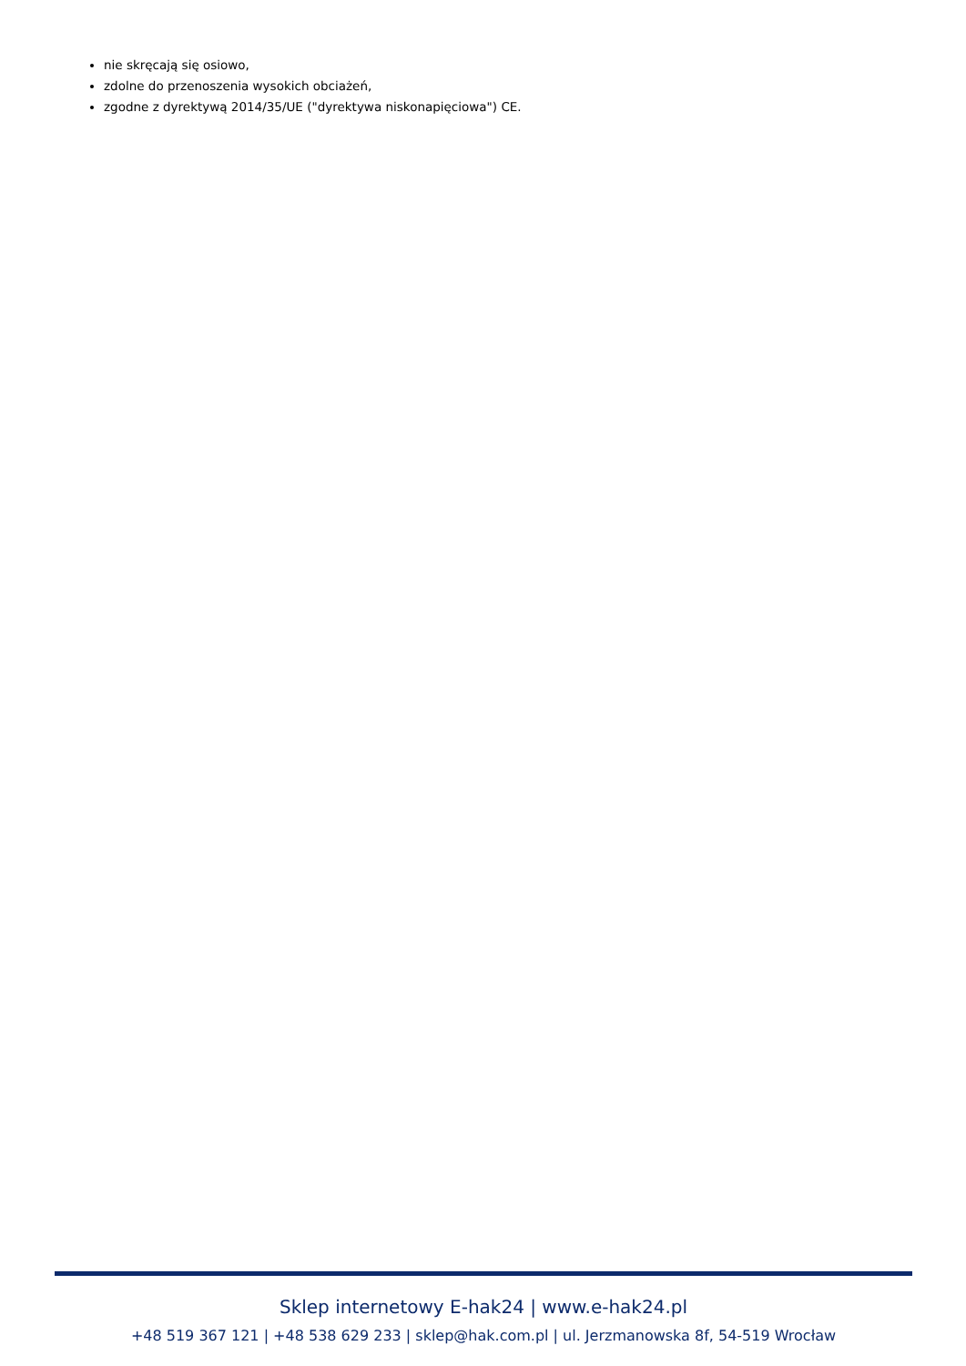nie skręcają się osiowo,
zdolne do przenoszenia wysokich obciażeń,
zgodne z dyrektywą 2014/35/UE ("dyrektywa niskonapięciowa") CE.
Sklep internetowy E-hak24 | www.e-hak24.pl
+48 519 367 121 | +48 538 629 233 | sklep@hak.com.pl | ul. Jerzmanowska 8f, 54-519 Wrocław